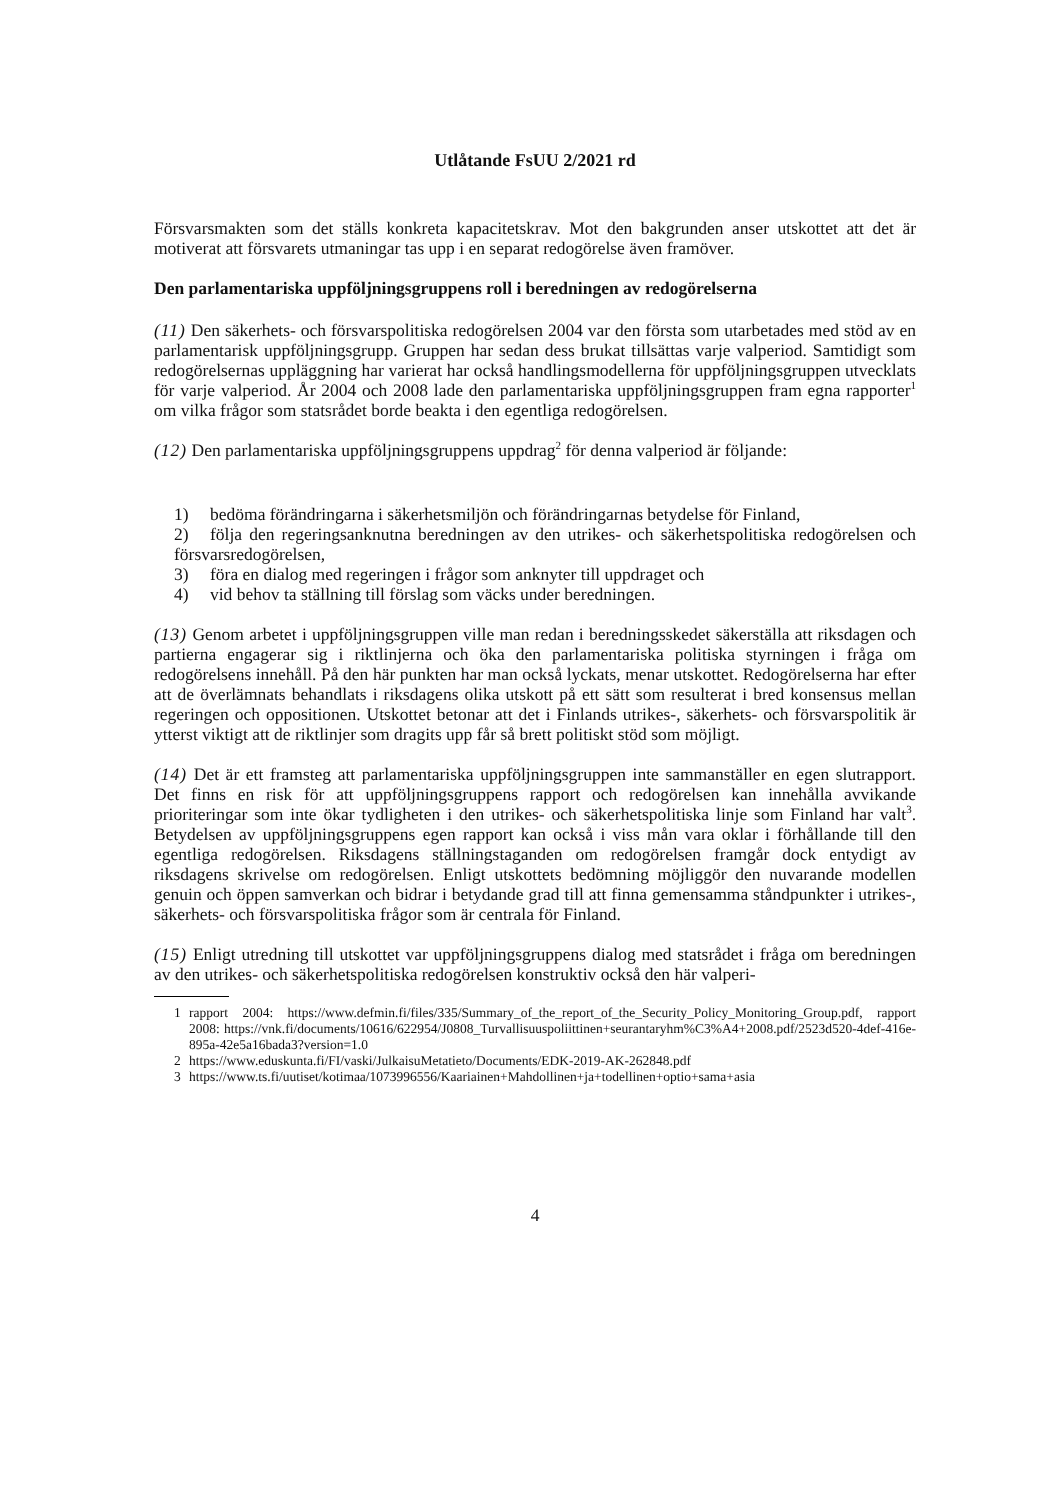Utlåtande FsUU 2/2021 rd
Försvarsmakten som det ställs konkreta kapacitetskrav. Mot den bakgrunden anser utskottet att det är motiverat att försvarets utmaningar tas upp i en separat redogörelse även framöver.
Den parlamentariska uppföljningsgruppens roll i beredningen av redogörelserna
(11) Den säkerhets- och försvarspolitiska redogörelsen 2004 var den första som utarbetades med stöd av en parlamentarisk uppföljningsgrupp. Gruppen har sedan dess brukat tillsättas varje valperiod. Samtidigt som redogörelsernas uppläggning har varierat har också handlingsmodellerna för uppföljningsgruppen utvecklats för varje valperiod. År 2004 och 2008 lade den parlamentariska uppföljningsgruppen fram egna rapporter<sup>1</sup> om vilka frågor som statsrådet borde beakta i den egentliga redogörelsen.
(12) Den parlamentariska uppföljningsgruppens uppdrag<sup>2</sup> för denna valperiod är följande:
1) bedöma förändringarna i säkerhetsmiljön och förändringarnas betydelse för Finland,
2) följa den regeringsanknutna beredningen av den utrikes- och säkerhetspolitiska redogörelsen och försvarsredogörelsen,
3) föra en dialog med regeringen i frågor som anknyter till uppdraget och
4) vid behov ta ställning till förslag som väcks under beredningen.
(13) Genom arbetet i uppföljningsgruppen ville man redan i beredningsskedet säkerställa att riksdagen och partierna engagerar sig i riktlinjerna och öka den parlamentariska politiska styrningen i fråga om redogörelsens innehåll. På den här punkten har man också lyckats, menar utskottet. Redogörelserna har efter att de överlämnats behandlats i riksdagens olika utskott på ett sätt som resulterat i bred konsensus mellan regeringen och oppositionen. Utskottet betonar att det i Finlands utrikes-, säkerhets- och försvarspolitik är ytterst viktigt att de riktlinjer som dragits upp får så brett politiskt stöd som möjligt.
(14) Det är ett framsteg att parlamentariska uppföljningsgruppen inte sammanställer en egen slutrapport. Det finns en risk för att uppföljningsgruppens rapport och redogörelsen kan innehålla avvikande prioriteringar som inte ökar tydligheten i den utrikes- och säkerhetspolitiska linje som Finland har valt<sup>3</sup>. Betydelsen av uppföljningsgruppens egen rapport kan också i viss mån vara oklar i förhållande till den egentliga redogörelsen. Riksdagens ställningstaganden om redogörelsen framgår dock entydigt av riksdagens skrivelse om redogörelsen. Enligt utskottets bedömning möjliggör den nuvarande modellen genuin och öppen samverkan och bidrar i betydande grad till att finna gemensamma ståndpunkter i utrikes-, säkerhets- och försvarspolitiska frågor som är centrala för Finland.
(15) Enligt utredning till utskottet var uppföljningsgruppens dialog med statsrådet i fråga om beredningen av den utrikes- och säkerhetspolitiska redogörelsen konstruktiv också den här valperi-
1 rapport 2004: https://www.defmin.fi/files/335/Summary_of_the_report_of_the_Security_Policy_Monitoring_Group.pdf, rapport 2008: https://vnk.fi/documents/10616/622954/J0808_Turvallisuuspoliittinen+seurantaryhm%C3%A4+2008.pdf/2523d520-4def-416e-895a-42e5a16bada3?version=1.0
2 https://www.eduskunta.fi/FI/vaski/JulkaisuMetatieto/Documents/EDK-2019-AK-262848.pdf
3 https://www.ts.fi/uutiset/kotimaa/1073996556/Kaariainen+Mahdollinen+ja+todellinen+optio+sama+asia
4